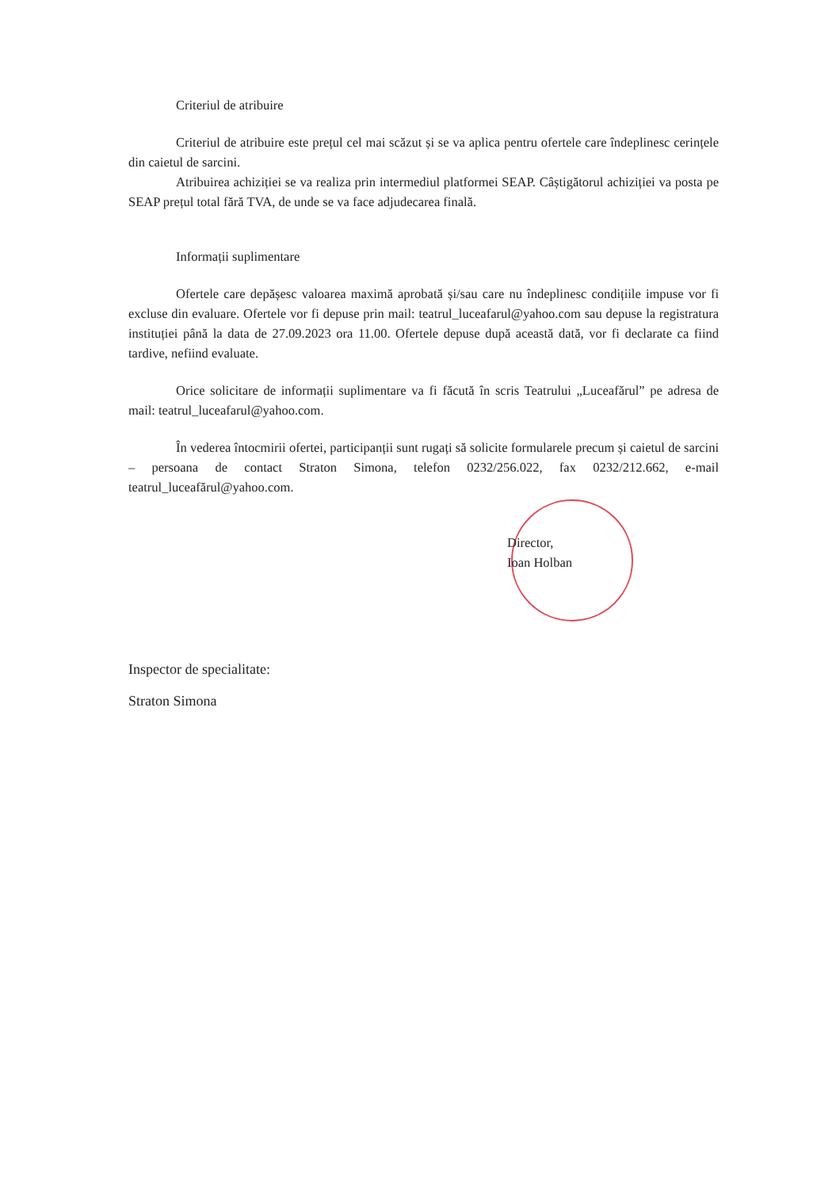Criteriul de atribuire
Criteriul de atribuire este prețul cel mai scăzut și se va aplica pentru ofertele care îndeplinesc cerințele din caietul de sarcini.
Atribuirea achiziției se va realiza prin intermediul platformei SEAP. Câștigătorul achiziției va posta pe SEAP prețul total fără TVA, de unde se va face adjudecarea finală.
Informații suplimentare
Ofertele care depășesc valoarea maximă aprobată și/sau care nu îndeplinesc condițiile impuse vor fi excluse din evaluare. Ofertele vor fi depuse prin mail: teatrul_luceafarul@yahoo.com sau depuse la registratura instituției până la data de 27.09.2023 ora 11.00. Ofertele depuse după această dată, vor fi declarate ca fiind tardive, nefiind evaluate.
Orice solicitare de informații suplimentare va fi făcută în scris Teatrului „Luceafărul” pe adresa de mail: teatrul_luceafarul@yahoo.com.
În vederea întocmirii ofertei, participanții sunt rugați să solicite formularele precum și caietul de sarcini – persoana de contact Straton Simona, telefon 0232/256.022, fax 0232/212.662, e-mail teatrul_luceafărul@yahoo.com.
Director,
Ioan Holban
Inspector de specialitate:
Straton Simona